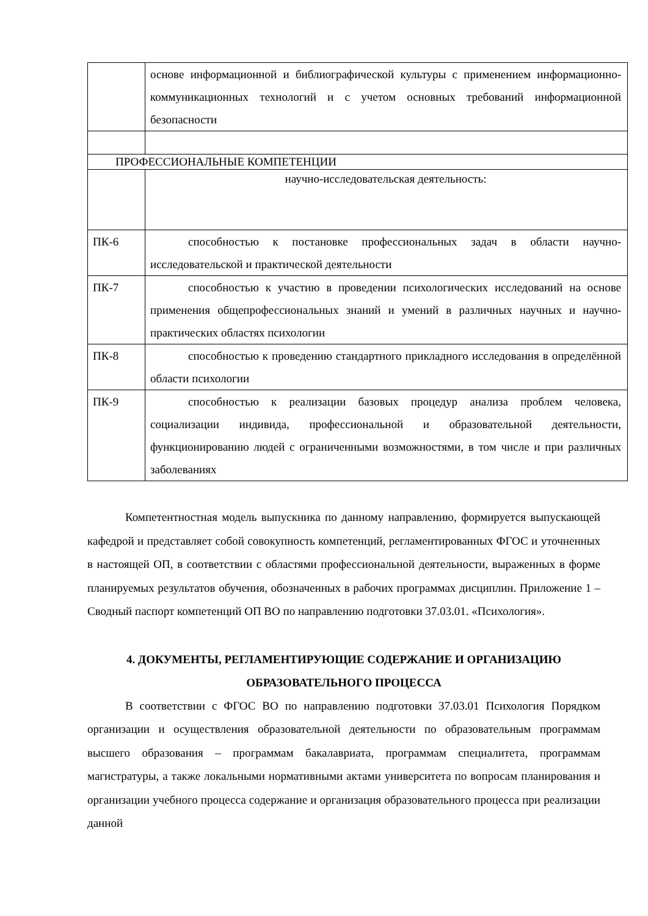| | основе информационной и библиографической культуры с применением информационно-коммуникационных технологий и с учетом основных требований информационной безопасности |
| ПРОФЕССИОНАЛЬНЫЕ КОМПЕТЕНЦИИ | |
| | научно-исследовательская деятельность: |
| ПК-6 | способностью к постановке профессиональных задач в области научно-исследовательской и практической деятельности |
| ПК-7 | способностью к участию в проведении психологических исследований на основе применения общепрофессиональных знаний и умений в различных научных и научно-практических областях психологии |
| ПК-8 | способностью к проведению стандартного прикладного исследования в определённой области психологии |
| ПК-9 | способностью к реализации базовых процедур анализа проблем человека, социализации индивида, профессиональной и образовательной деятельности, функционированию людей с ограниченными возможностями, в том числе и при различных заболеваниях |
Компетентностная модель выпускника по данному направлению, формируется выпускающей кафедрой и представляет собой совокупность компетенций, регламентированных ФГОС и уточненных в настоящей ОП, в соответствии с областями профессиональной деятельности, выраженных в форме планируемых результатов обучения, обозначенных в рабочих программах дисциплин. Приложение 1 – Сводный паспорт компетенций ОП ВО по направлению подготовки 37.03.01. «Психология».
4. ДОКУМЕНТЫ, РЕГЛАМЕНТИРУЮЩИЕ СОДЕРЖАНИЕ И ОРГАНИЗАЦИЮ ОБРАЗОВАТЕЛЬНОГО ПРОЦЕССА
В соответствии с ФГОС ВО по направлению подготовки 37.03.01 Психология Порядком организации и осуществления образовательной деятельности по образовательным программам высшего образования – программам бакалавриата, программам специалитета, программам магистратуры, а также локальными нормативными актами университета по вопросам планирования и организации учебного процесса содержание и организация образовательного процесса при реализации данной